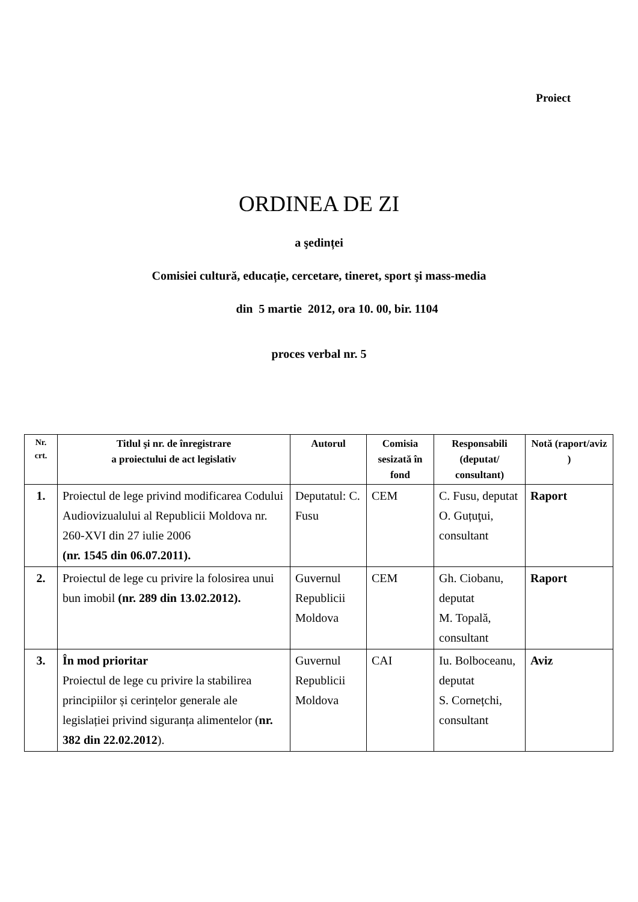Proiect
ORDINEA DE ZI
a şedinței
Comisiei cultură, educație, cercetare, tineret, sport şi mass-media
din 5 martie 2012, ora 10. 00, bir. 1104
proces verbal nr. 5
| Nr. crt. | Titlul şi nr. de înregistrare a proiectului de act legislativ | Autorul | Comisia sesizată în fond | Responsabili (deputat/ consultant) | Notă (raport/aviz ) |
| --- | --- | --- | --- | --- | --- |
| 1. | Proiectul de lege privind modificarea Codului Audiovizualului al Republicii Moldova nr. 260-XVI din 27 iulie 2006 (nr. 1545 din 06.07.2011). | Deputatul: C. Fusu | CEM | C. Fusu, deputat O. Guțuţui, consultant | Raport |
| 2. | Proiectul de lege cu privire la folosirea unui bun imobil (nr. 289 din 13.02.2012). | Guvernul Republicii Moldova | CEM | Gh. Ciobanu, deputat M. Topală, consultant | Raport |
| 3. | În mod prioritar Proiectul de lege cu privire la stabilirea principiilor și cerințelor generale ale legislației privind siguranța alimentelor ( nr. 382 din 22.02.2012 ). | Guvernul Republicii Moldova | CAI | Iu. Bolboceanu, deputat S. Cornețchi, consultant | Aviz |